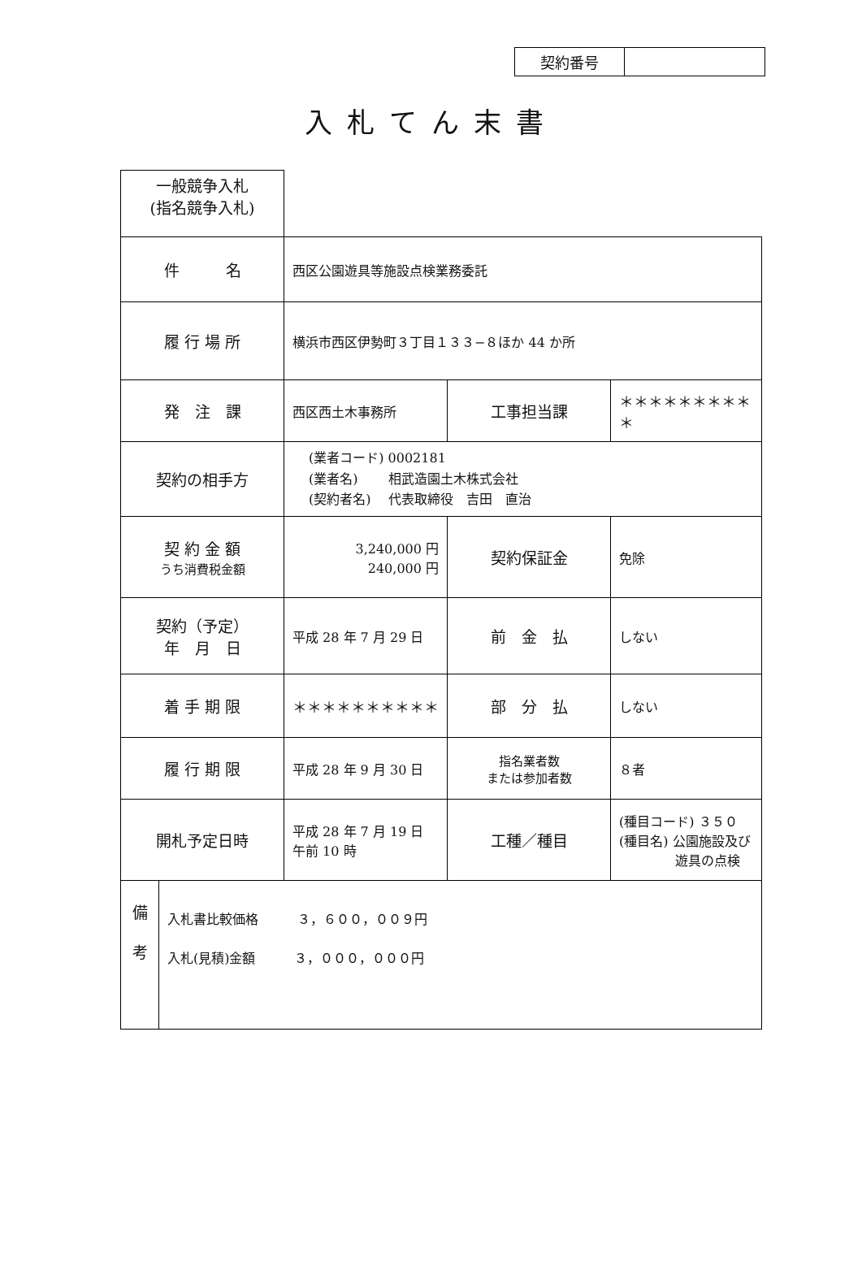| 契約番号 | |
入札てん末書
| 一般競争入札 (指名競争入札) | | | |
| 件 名 | 西区公園遊具等施設点検業務委託 | | |
| 履 行 場 所 | 横浜市西区伊勢町３丁目１３３−８ほか 44 か所 | | |
| 発 注 課 | 西区西土木事務所 | 工事担当課 | ＊＊＊＊＊＊＊＊＊＊ |
| 契約の相手方 | (業者コード) 0002181 (業者名) 相武造園土木株式会社 (契約者名) 代表取締役 吉田 直治 | | |
| 契 約 金 額 うち消費税金額 | 3,240,000 円 240,000 円 | 契約保証金 | 免除 |
| 契約（予定） 年 月 日 | 平成 28 年 7 月 29 日 | 前 金 払 | しない |
| 着 手 期 限 | ＊＊＊＊＊＊＊＊＊＊ | 部 分 払 | しない |
| 履 行 期 限 | 平成 28 年 9 月 30 日 | 指名業者数 または参加者数 | ８者 |
| 開札予定日時 | 平成 28 年 7 月 19 日 午前 10 時 | 工種／種目 | (種目コード) ３５０ (種目名) 公園施設及び 遊具の点検 |
| 備 考 | 入札書比較価格 ３，６００，００９円 入札(見積)金額 ３，０００，０００円 |